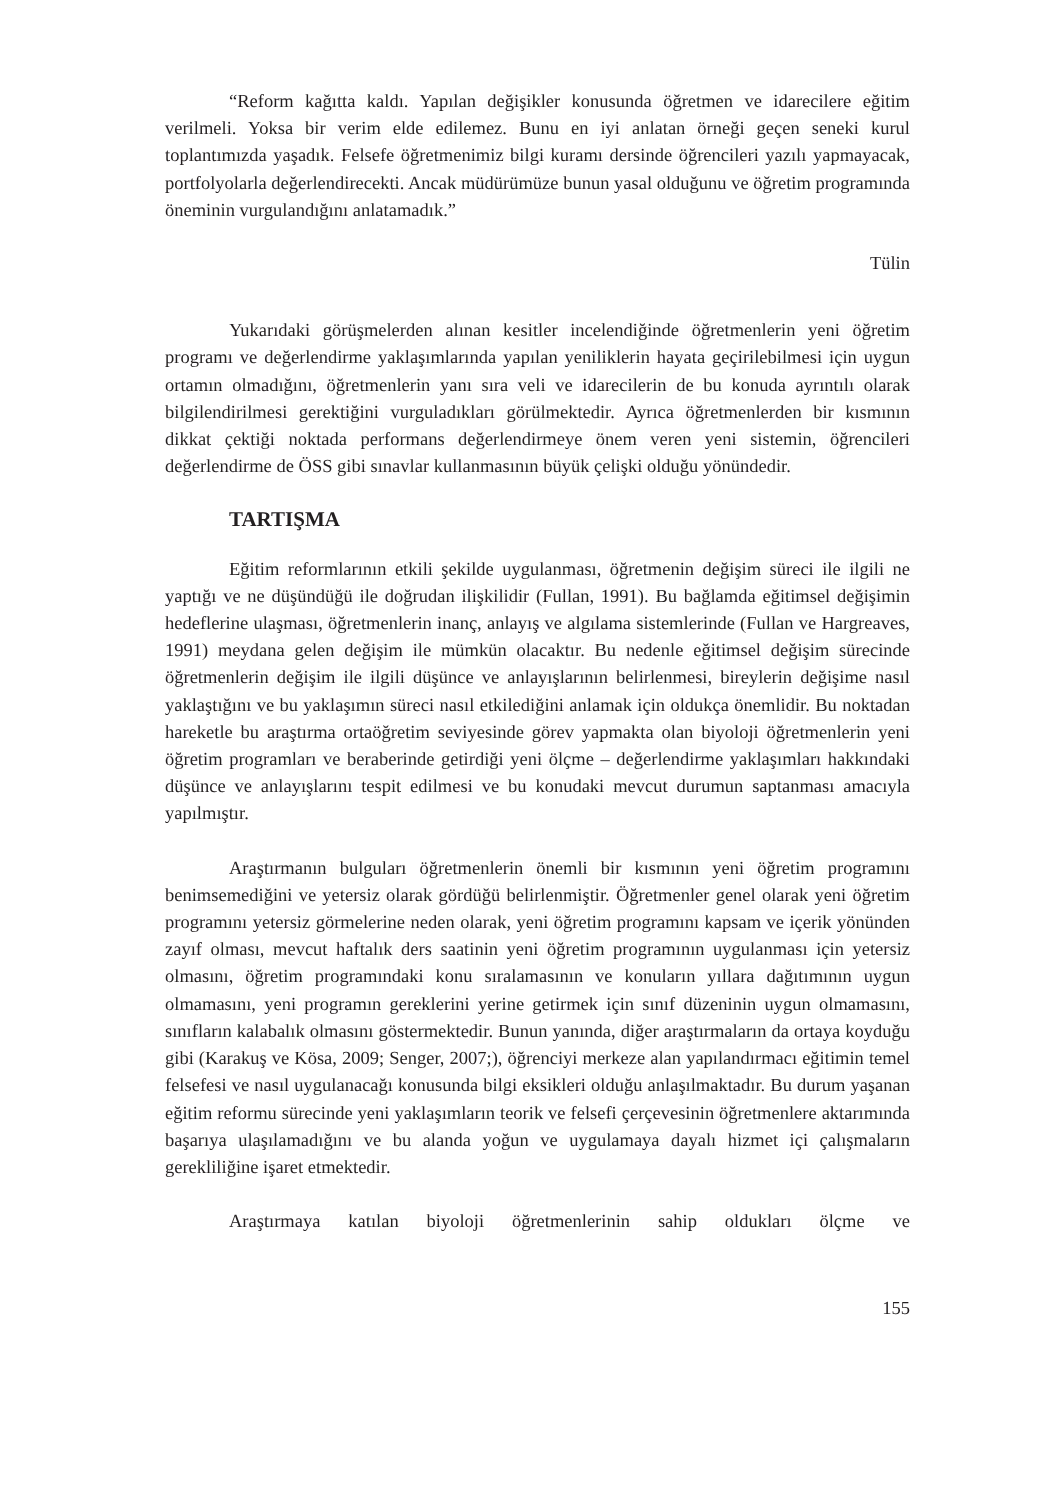“Reform kağıtta kaldı. Yapılan değişikler konusunda öğretmen ve idarecilere eğitim verilmeli. Yoksa bir verim elde edilemez. Bunu en iyi anlatan örneği geçen seneki kurul toplantımızda yaşadık. Felsefe öğretmenimiz bilgi kuramı dersinde öğrencileri yazılı yapmayacak, portfolyolarla değerlendirecekti. Ancak müdürümüze bunun yasal olduğunu ve öğretim programında öneminin vurgulandığını anlatamadık.”
Tülin
Yukarıdaki görüşmelerden alınan kesitler incelendiğinde öğretmenlerin yeni öğretim programı ve değerlendirme yaklaşımlarında yapılan yeniliklerin hayata geçirilebilmesi için uygun ortamın olmadığını, öğretmenlerin yanı sıra veli ve idarecilerin de bu konuda ayrıntılı olarak bilgilendirilmesi gerektiğini vurguladıkları görülmektedir. Ayrıca öğretmenlerden bir kısmının dikkat çektiği noktada performans değerlendirmeye önem veren yeni sistemin, öğrencileri değerlendirme de ÖSS gibi sınavlar kullanmasının büyük çelişki olduğu yönündedir.
TARTIŞMA
Eğitim reformlarının etkili şekilde uygulanması, öğretmenin değişim süreci ile ilgili ne yaptığı ve ne düşündüğü ile doğrudan ilişkilidir (Fullan, 1991). Bu bağlamda eğitimsel değişimin hedeflerine ulaşması, öğretmenlerin inanç, anlayış ve algılama sistemlerinde (Fullan ve Hargreaves, 1991) meydana gelen değişim ile mümkün olacaktır. Bu nedenle eğitimsel değişim sürecinde öğretmenlerin değişim ile ilgili düşünce ve anlayışlarının belirlenmesi, bireylerin değişime nasıl yaklaştığını ve bu yaklaşımın süreci nasıl etkilediğini anlamak için oldukça önemlidir. Bu noktadan hareketle bu araştırma ortaöğretim seviyesinde görev yapmakta olan biyoloji öğretmenlerin yeni öğretim programları ve beraberinde getirdiği yeni ölçme – değerlendirme yaklaşımları hakkındaki düşünce ve anlayışlarını tespit edilmesi ve bu konudaki mevcut durumun saptanması amacıyla yapılmıştır.
Araştırmanın bulguları öğretmenlerin önemli bir kısmının yeni öğretim programını benimsemediğini ve yetersiz olarak gördüğü belirlenmiştir. Öğretmenler genel olarak yeni öğretim programını yetersiz görmelerine neden olarak, yeni öğretim programını kapsam ve içerik yönünden zayıf olması, mevcut haftalık ders saatinin yeni öğretim programının uygulanması için yetersiz olmasını, öğretim programındaki konu sıralamasının ve konuların yıllara dağıtımının uygun olmamasını, yeni programın gereklerini yerine getirmek için sınıf düzeninin uygun olmamasını, sınıfların kalabalık olmasını göstermektedir. Bunun yanında, diğer araştırmaların da ortaya koyduğu gibi (Karakuş ve Kösa, 2009; Senger, 2007;), öğrenciyi merkeze alan yapılandırmacı eğitimin temel felsefesi ve nasıl uygulanacağı konusunda bilgi eksikleri olduğu anlaşılmaktadır. Bu durum yaşanan eğitim reformu sürecinde yeni yaklaşımların teorik ve felsefi çerçevesinin öğretmenlere aktarımında başarıya ulaşılamadığını ve bu alanda yoğun ve uygulamaya dayalı hizmet içi çalışmaların gerekliliğine işaret etmektedir.
Araştırmaya katılan biyoloji öğretmenlerinin sahip oldukları ölçme ve
155